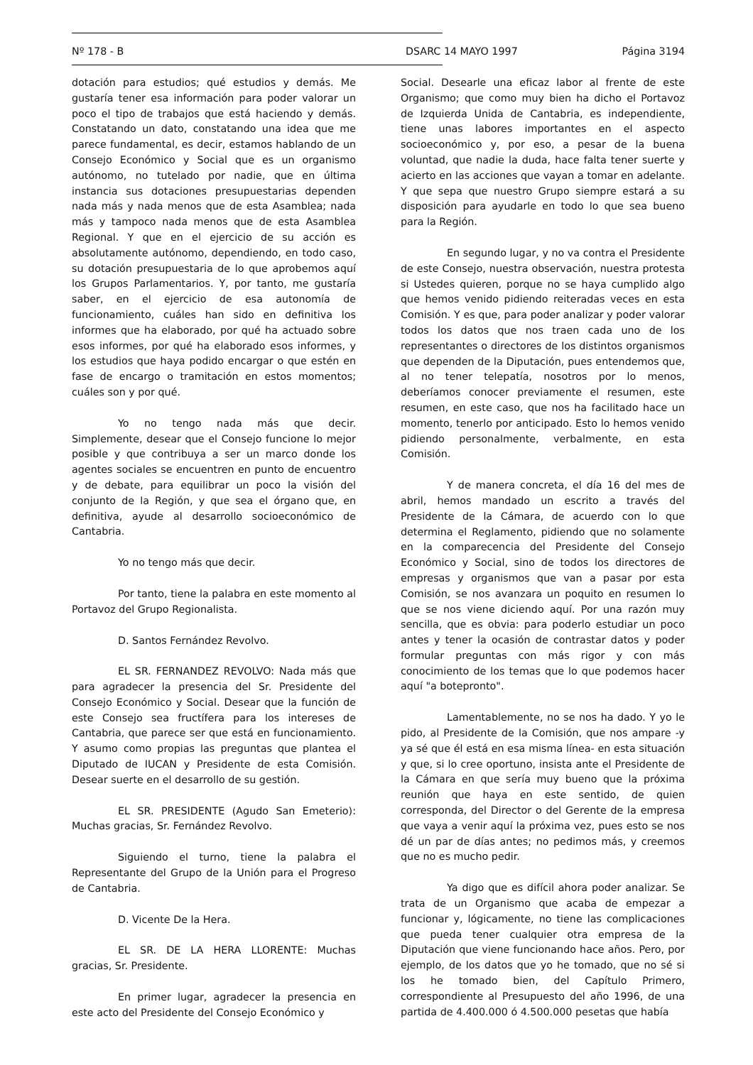Nº 178 - B DSARC 14 MAYO 1997 Página 3194
dotación para estudios; qué estudios y demás. Me gustaría tener esa información para poder valorar un poco el tipo de trabajos que está haciendo y demás. Constatando un dato, constatando una idea que me parece fundamental, es decir, estamos hablando de un Consejo Económico y Social que es un organismo autónomo, no tutelado por nadie, que en última instancia sus dotaciones presupuestarias dependen nada más y nada menos que de esta Asamblea; nada más y tampoco nada menos que de esta Asamblea Regional. Y que en el ejercicio de su acción es absolutamente autónomo, dependiendo, en todo caso, su dotación presupuestaria de lo que aprobemos aquí los Grupos Parlamentarios. Y, por tanto, me gustaría saber, en el ejercicio de esa autonomía de funcionamiento, cuáles han sido en definitiva los informes que ha elaborado, por qué ha actuado sobre esos informes, por qué ha elaborado esos informes, y los estudios que haya podido encargar o que estén en fase de encargo o tramitación en estos momentos; cuáles son y por qué.
Yo no tengo nada más que decir. Simplemente, desear que el Consejo funcione lo mejor posible y que contribuya a ser un marco donde los agentes sociales se encuentren en punto de encuentro y de debate, para equilibrar un poco la visión del conjunto de la Región, y que sea el órgano que, en definitiva, ayude al desarrollo socioeconómico de Cantabria.
Yo no tengo más que decir.
Por tanto, tiene la palabra en este momento al Portavoz del Grupo Regionalista.
D. Santos Fernández Revolvo.
EL SR. FERNANDEZ REVOLVO: Nada más que para agradecer la presencia del Sr. Presidente del Consejo Económico y Social. Desear que la función de este Consejo sea fructífera para los intereses de Cantabria, que parece ser que está en funcionamiento. Y asumo como propias las preguntas que plantea el Diputado de IUCAN y Presidente de esta Comisión. Desear suerte en el desarrollo de su gestión.
EL SR. PRESIDENTE (Agudo San Emeterio): Muchas gracias, Sr. Fernández Revolvo.
Siguiendo el turno, tiene la palabra el Representante del Grupo de la Unión para el Progreso de Cantabria.
D. Vicente De la Hera.
EL SR. DE LA HERA LLORENTE: Muchas gracias, Sr. Presidente.
En primer lugar, agradecer la presencia en este acto del Presidente del Consejo Económico y
Social. Desearle una eficaz labor al frente de este Organismo; que como muy bien ha dicho el Portavoz de Izquierda Unida de Cantabria, es independiente, tiene unas labores importantes en el aspecto socioeconómico y, por eso, a pesar de la buena voluntad, que nadie la duda, hace falta tener suerte y acierto en las acciones que vayan a tomar en adelante. Y que sepa que nuestro Grupo siempre estará a su disposición para ayudarle en todo lo que sea bueno para la Región.
En segundo lugar, y no va contra el Presidente de este Consejo, nuestra observación, nuestra protesta si Ustedes quieren, porque no se haya cumplido algo que hemos venido pidiendo reiteradas veces en esta Comisión. Y es que, para poder analizar y poder valorar todos los datos que nos traen cada uno de los representantes o directores de los distintos organismos que dependen de la Diputación, pues entendemos que, al no tener telepatía, nosotros por lo menos, deberíamos conocer previamente el resumen, este resumen, en este caso, que nos ha facilitado hace un momento, tenerlo por anticipado. Esto lo hemos venido pidiendo personalmente, verbalmente, en esta Comisión.
Y de manera concreta, el día 16 del mes de abril, hemos mandado un escrito a través del Presidente de la Cámara, de acuerdo con lo que determina el Reglamento, pidiendo que no solamente en la comparecencia del Presidente del Consejo Económico y Social, sino de todos los directores de empresas y organismos que van a pasar por esta Comisión, se nos avanzara un poquito en resumen lo que se nos viene diciendo aquí. Por una razón muy sencilla, que es obvia: para poderlo estudiar un poco antes y tener la ocasión de contrastar datos y poder formular preguntas con más rigor y con más conocimiento de los temas que lo que podemos hacer aquí "a botepronto".
Lamentablemente, no se nos ha dado. Y yo le pido, al Presidente de la Comisión, que nos ampare -y ya sé que él está en esa misma línea- en esta situación y que, si lo cree oportuno, insista ante el Presidente de la Cámara en que sería muy bueno que la próxima reunión que haya en este sentido, de quien corresponda, del Director o del Gerente de la empresa que vaya a venir aquí la próxima vez, pues esto se nos dé un par de días antes; no pedimos más, y creemos que no es mucho pedir.
Ya digo que es difícil ahora poder analizar. Se trata de un Organismo que acaba de empezar a funcionar y, lógicamente, no tiene las complicaciones que pueda tener cualquier otra empresa de la Diputación que viene funcionando hace años. Pero, por ejemplo, de los datos que yo he tomado, que no sé si los he tomado bien, del Capítulo Primero, correspondiente al Presupuesto del año 1996, de una partida de 4.400.000 ó 4.500.000 pesetas que había